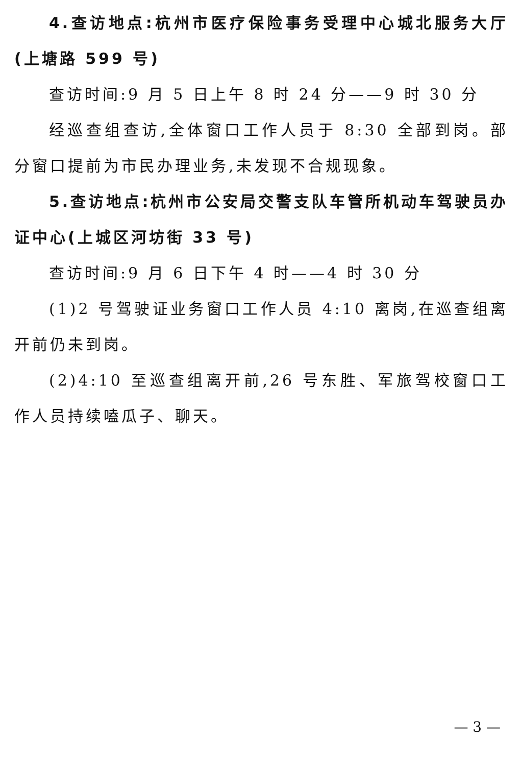4.查访地点:杭州市医疗保险事务受理中心城北服务大厅(上塘路 599 号)
查访时间:9 月 5 日上午 8 时 24 分——9 时 30 分
经巡查组查访,全体窗口工作人员于 8:30 全部到岗。部分窗口提前为市民办理业务,未发现不合规现象。
5.查访地点:杭州市公安局交警支队车管所机动车驾驶员办证中心(上城区河坊街 33 号)
查访时间:9 月 6 日下午 4 时——4 时 30 分
(1)2 号驾驶证业务窗口工作人员 4:10 离岗,在巡查组离开前仍未到岗。
(2)4:10 至巡查组离开前,26 号东胜、军旅驾校窗口工作人员持续嗑瓜子、聊天。
— 3 —